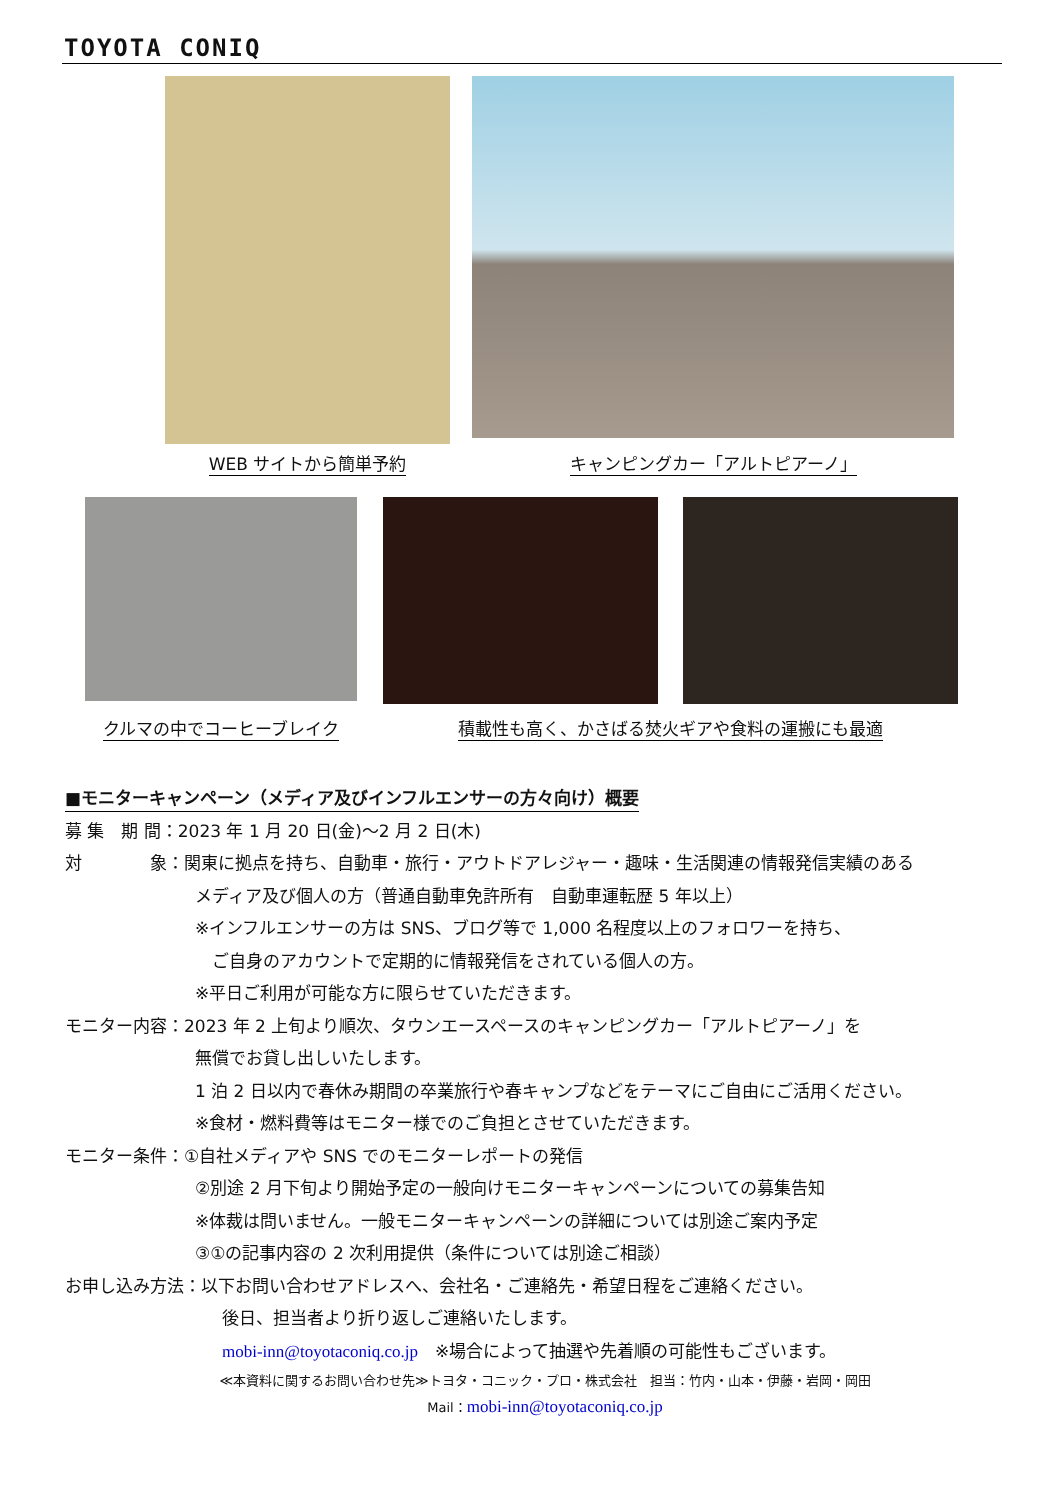TOYOTA CONIQ
WEB サイトから簡単予約
キャンピングカー「アルトピアーノ」
クルマの中でコーヒーブレイク
積載性も高く、かさばる焚火ギアや食料の運搬にも最適
■モニターキャンペーン（メディア及びインフルエンサーの方々向け）概要
募 集　期 間：2023 年 1 月 20 日(金)～2 月 2 日(木)
対　　　　象：関東に拠点を持ち、自動車・旅行・アウトドアレジャー・趣味・生活関連の情報発信実績のある
メディア及び個人の方（普通自動車免許所有　自動車運転歴 5 年以上）
※インフルエンサーの方は SNS、ブログ等で 1,000 名程度以上のフォロワーを持ち、
　ご自身のアカウントで定期的に情報発信をされている個人の方。
※平日ご利用が可能な方に限らせていただきます。
モニター内容：2023 年 2 上旬より順次、タウンエースペースのキャンピングカー「アルトピアーノ」を
無償でお貸し出しいたします。
1 泊 2 日以内で春休み期間の卒業旅行や春キャンプなどをテーマにご自由にご活用ください。
※食材・燃料費等はモニター様でのご負担とさせていただきます。
モニター条件：①自社メディアや SNS でのモニターレポートの発信
②別途 2 月下旬より開始予定の一般向けモニターキャンペーンについての募集告知
※体裁は問いません。一般モニターキャンペーンの詳細については別途ご案内予定
③①の記事内容の 2 次利用提供（条件については別途ご相談）
お申し込み方法：以下お問い合わせアドレスへ、会社名・ご連絡先・希望日程をご連絡ください。
後日、担当者より折り返しご連絡いたします。
mobi-inn@toyotaconiq.co.jp　※場合によって抽選や先着順の可能性もございます。
≪本資料に関するお問い合わせ先≫トヨタ・コニック・プロ・株式会社　担当：竹内・山本・伊藤・岩岡・岡田
Mail：mobi-inn@toyotaconiq.co.jp